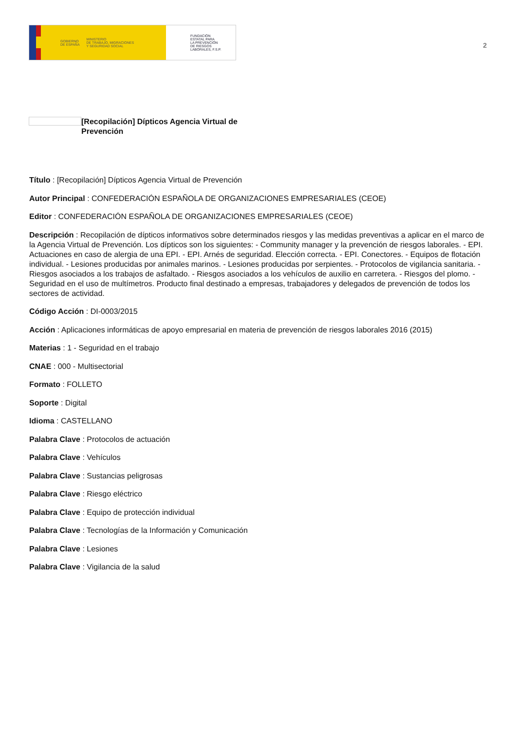GOBIERNO
DE ESPAÑA MINISTERIO
DE TRABAJO, MIGRACIONES
Y SEGURIDAD SOCIAL
FUNDACIÓN
ESTATAL PARA
LA PREVENCIÓN
DE RIESGOS
LABORALES, F.S.P.
2
[Recopilación] Dípticos Agencia Virtual de Prevención
Título : [Recopilación] Dípticos Agencia Virtual de Prevención
Autor Principal : CONFEDERACIÓN ESPAÑOLA DE ORGANIZACIONES EMPRESARIALES (CEOE)
Editor : CONFEDERACIÓN ESPAÑOLA DE ORGANIZACIONES EMPRESARIALES (CEOE)
Descripción : Recopilación de dípticos informativos sobre determinados riesgos y las medidas preventivas a aplicar en el marco de la Agencia Virtual de Prevención. Los dípticos son los siguientes: - Community manager y la prevención de riesgos laborales. - EPI. Actuaciones en caso de alergia de una EPI. - EPI. Arnés de seguridad. Elección correcta. - EPI. Conectores. - Equipos de flotación individual. - Lesiones producidas por animales marinos. - Lesiones producidas por serpientes. - Protocolos de vigilancia sanitaria. - Riesgos asociados a los trabajos de asfaltado. - Riesgos asociados a los vehículos de auxilio en carretera. - Riesgos del plomo. - Seguridad en el uso de multímetros. Producto final destinado a empresas, trabajadores y delegados de prevención de todos los sectores de actividad.
Código Acción : DI-0003/2015
Acción : Aplicaciones informáticas de apoyo empresarial en materia de prevención de riesgos laborales 2016 (2015)
Materias : 1 - Seguridad en el trabajo
CNAE : 000 - Multisectorial
Formato : FOLLETO
Soporte : Digital
Idioma : CASTELLANO
Palabra Clave : Protocolos de actuación
Palabra Clave : Vehículos
Palabra Clave : Sustancias peligrosas
Palabra Clave : Riesgo eléctrico
Palabra Clave : Equipo de protección individual
Palabra Clave : Tecnologías de la Información y Comunicación
Palabra Clave : Lesiones
Palabra Clave : Vigilancia de la salud